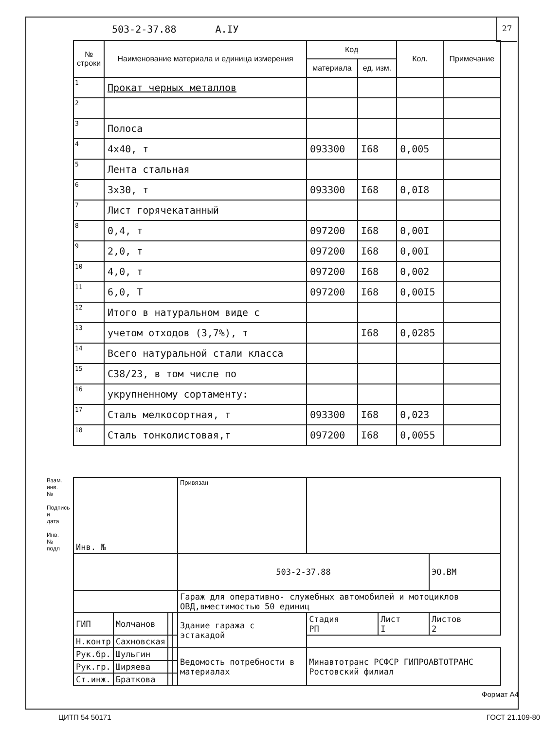503-2-37.88 А.IУ
27
| № строки | Наименование материала и единица измерения | Код | | Кол. | Примечание |
| --- | --- | --- | --- | --- | --- |
| | | материала | ед. изм. | | |
| 1 | Прокат черных металлов | | | | |
| 2 | | | | | |
| 3 | Полоса | | | | |
| 4 | 4х40, т | 093300 | I68 | 0,005 | |
| 5 | Лента стальная | | | | |
| 6 | 3х30, т | 093300 | I68 | 0,0I8 | |
| 7 | Лист горячекатанный | | | | |
| 8 | 0,4, т | 097200 | I68 | 0,00I | |
| 9 | 2,0, т | 097200 | I68 | 0,00I | |
| 10 | 4,0, т | 097200 | I68 | 0,002 | |
| 11 | 6,0, Т | 097200 | I68 | 0,00I5 | |
| 12 | Итого в натуральном виде с | | | | |
| 13 | учетом отходов (3,7%), т | | I68 | 0,0285 | |
| 14 | Всего натуральной стали класса | | | | |
| 15 | С38/23, в том числе по | | | | |
| 16 | укрупненному сортаменту: | | | | |
| 17 | Сталь мелкосортная, т | 093300 | I68 | 0,023 | |
| 18 | Сталь тонколистовая,т | 097200 | I68 | 0,0055 | |
Взам. инв. №
Подпись и дата
Инв. № подл
| Инв. № | | | | Привязан | | | |
| | | | | 503-2-37.88 | | | ЭО.ВМ |
| | | | | Гараж для оперативно- служебных автомобилей и мотоциклов ОВД,вместимостью 50 единиц | | | |
| ГИП | Молчанов | | | Здание гаража с эстакадой | Стадия РП | Лист I | Листов 2 |
| Н.контр | Сахновская | | | | | | |
| Рук.бр. | Шульгин | | | Ведомость потребности в материалах | Минавтотранс РСФСР ГИПРОАВТОТРАНС Ростовский филиал | | |
| Рук.гр. | Ширяева | | | | | | |
| Ст.инж. | Браткова | | | | | | |
Формат А4
ЦИТП 54 50171 ГОСТ 21.109-80